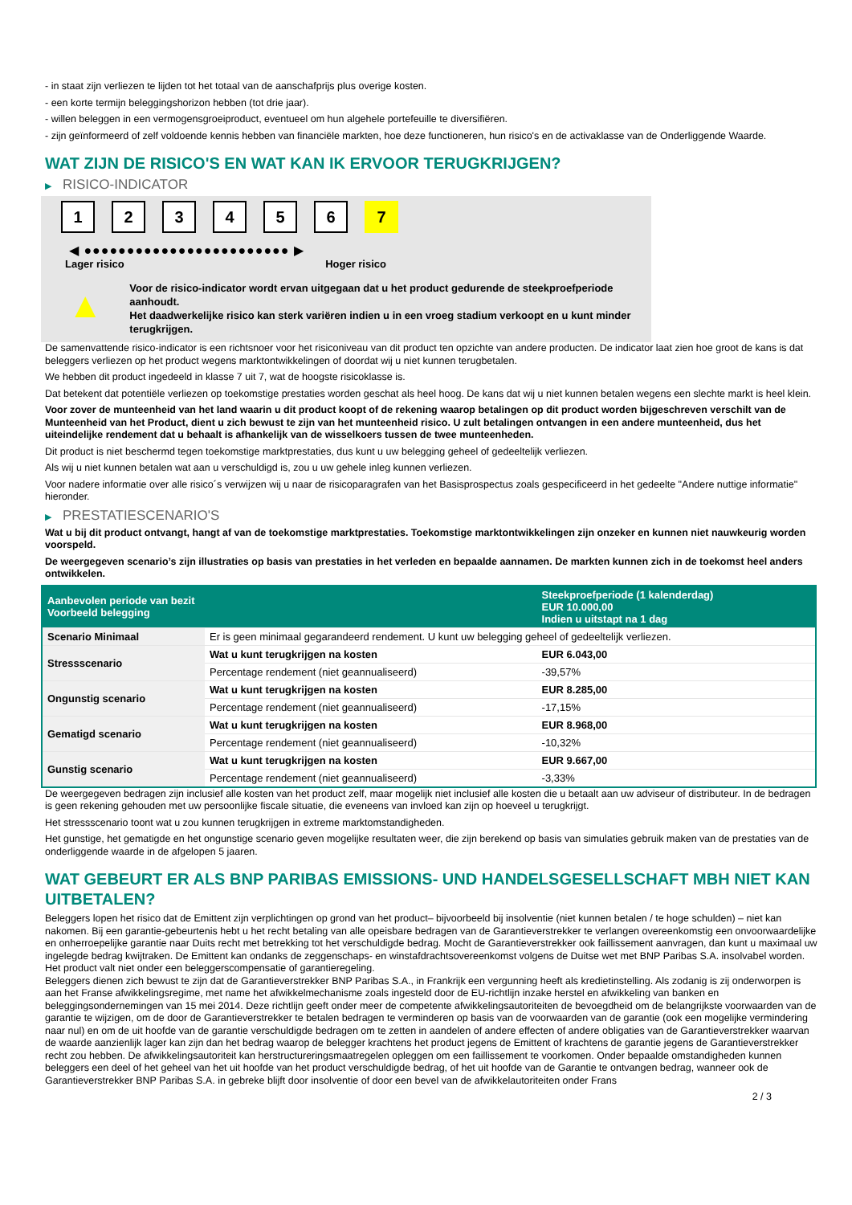- in staat zijn verliezen te lijden tot het totaal van de aanschafprijs plus overige kosten.
- een korte termijn beleggingshorizon hebben (tot drie jaar).
- willen beleggen in een vermogensgroeiproduct, eventueel om hun algehele portefeuille te diversifiëren.
- zijn geïnformeerd of zelf voldoende kennis hebben van financiële markten, hoe deze functioneren, hun risico's en de activaklasse van de Onderliggende Waarde.
WAT ZIJN DE RISICO'S EN WAT KAN IK ERVOOR TERUGKRIJGEN?
▶ RISICO-INDICATOR
1 2 3 4 5 6 7
◀ ●●●●●●●●●●●●●●●●●●●●●●●● ▶
Lager risico Hoger risico
▲
Voor de risico-indicator wordt ervan uitgegaan dat u het product gedurende de steekproefperiode aanhoudt.
Het daadwerkelijke risico kan sterk variëren indien u in een vroeg stadium verkoopt en u kunt minder terugkrijgen.
De samenvattende risico-indicator is een richtsnoer voor het risiconiveau van dit product ten opzichte van andere producten. De indicator laat zien hoe groot de kans is dat beleggers verliezen op het product wegens marktontwikkelingen of doordat wij u niet kunnen terugbetalen.
We hebben dit product ingedeeld in klasse 7 uit 7, wat de hoogste risicoklasse is.
Dat betekent dat potentiële verliezen op toekomstige prestaties worden geschat als heel hoog. De kans dat wij u niet kunnen betalen wegens een slechte markt is heel klein.
Voor zover de munteenheid van het land waarin u dit product koopt of de rekening waarop betalingen op dit product worden bijgeschreven verschilt van de Munteenheid van het Product, dient u zich bewust te zijn van het munteenheid risico. U zult betalingen ontvangen in een andere munteenheid, dus het uiteindelijke rendement dat u behaalt is afhankelijk van de wisselkoers tussen de twee munteenheden.
Dit product is niet beschermd tegen toekomstige marktprestaties, dus kunt u uw belegging geheel of gedeeltelijk verliezen.
Als wij u niet kunnen betalen wat aan u verschuldigd is, zou u uw gehele inleg kunnen verliezen.
Voor nadere informatie over alle risico´s verwijzen wij u naar de risicoparagrafen van het Basisprospectus zoals gespecificeerd in het gedeelte "Andere nuttige informatie" hieronder.
▶ PRESTATIESCENARIO'S
Wat u bij dit product ontvangt, hangt af van de toekomstige marktprestaties. Toekomstige marktontwikkelingen zijn onzeker en kunnen niet nauwkeurig worden voorspeld.
De weergegeven scenario’s zijn illustraties op basis van prestaties in het verleden en bepaalde aannamen. De markten kunnen zich in de toekomst heel anders ontwikkelen.
| Aanbevolen periode van bezit Voorbeeld belegging | | Steekproefperiode (1 kalenderdag) EUR 10.000,00 Indien u uitstapt na 1 dag |
| --- | --- | --- |
| Scenario Minimaal | Er is geen minimaal gegarandeerd rendement. U kunt uw belegging geheel of gedeeltelijk verliezen. | |
| Stressscenario | Wat u kunt terugkrijgen na kosten | EUR 6.043,00 |
| | Percentage rendement (niet geannualiseerd) | -39,57% |
| Ongunstig scenario | Wat u kunt terugkrijgen na kosten | EUR 8.285,00 |
| | Percentage rendement (niet geannualiseerd) | -17,15% |
| Gematigd scenario | Wat u kunt terugkrijgen na kosten | EUR 8.968,00 |
| | Percentage rendement (niet geannualiseerd) | -10,32% |
| Gunstig scenario | Wat u kunt terugkrijgen na kosten | EUR 9.667,00 |
| | Percentage rendement (niet geannualiseerd) | -3,33% |
De weergegeven bedragen zijn inclusief alle kosten van het product zelf, maar mogelijk niet inclusief alle kosten die u betaalt aan uw adviseur of distributeur. In de bedragen is geen rekening gehouden met uw persoonlijke fiscale situatie, die eveneens van invloed kan zijn op hoeveel u terugkrijgt.
Het stressscenario toont wat u zou kunnen terugkrijgen in extreme marktomstandigheden.
Het gunstige, het gematigde en het ongunstige scenario geven mogelijke resultaten weer, die zijn berekend op basis van simulaties gebruik maken van de prestaties van de onderliggende waarde in de afgelopen 5 jaaren.
WAT GEBEURT ER ALS BNP PARIBAS EMISSIONS- UND HANDELSGESELLSCHAFT MBH NIET KAN UITBETALEN?
Beleggers lopen het risico dat de Emittent zijn verplichtingen op grond van het product– bijvoorbeeld bij insolventie (niet kunnen betalen / te hoge schulden) – niet kan nakomen. Bij een garantie-gebeurtenis hebt u het recht betaling van alle opeisbare bedragen van de Garantieverstrekker te verlangen overeenkomstig een onvoorwaardelijke en onherroepelijke garantie naar Duits recht met betrekking tot het verschuldigde bedrag. Mocht de Garantieverstrekker ook faillissement aanvragen, dan kunt u maximaal uw ingelegde bedrag kwijtraken. De Emittent kan ondanks de zeggenschaps- en winstafdrachtsovereenkomst volgens de Duitse wet met BNP Paribas S.A. insolvabel worden. Het product valt niet onder een beleggerscompensatie of garantieregeling.
Beleggers dienen zich bewust te zijn dat de Garantieverstrekker BNP Paribas S.A., in Frankrijk een vergunning heeft als kredietinstelling. Als zodanig is zij onderworpen is aan het Franse afwikkelingsregime, met name het afwikkelmechanisme zoals ingesteld door de EU-richtlijn inzake herstel en afwikkeling van banken en beleggingsondernemingen van 15 mei 2014. Deze richtlijn geeft onder meer de competente afwikkelingsautoriteiten de bevoegdheid om de belangrijkste voorwaarden van de garantie te wijzigen, om de door de Garantieverstrekker te betalen bedragen te verminderen op basis van de voorwaarden van de garantie (ook een mogelijke vermindering naar nul) en om de uit hoofde van de garantie verschuldigde bedragen om te zetten in aandelen of andere effecten of andere obligaties van de Garantieverstrekker waarvan de waarde aanzienlijk lager kan zijn dan het bedrag waarop de belegger krachtens het product jegens de Emittent of krachtens de garantie jegens de Garantieverstrekker recht zou hebben. De afwikkelingsautoriteit kan herstructureringsmaatregelen opleggen om een faillissement te voorkomen. Onder bepaalde omstandigheden kunnen beleggers een deel of het geheel van het uit hoofde van het product verschuldigde bedrag, of het uit hoofde van de Garantie te ontvangen bedrag, wanneer ook de Garantieverstrekker BNP Paribas S.A. in gebreke blijft door insolventie of door een bevel van de afwikkelautoriteiten onder Frans
2 / 3